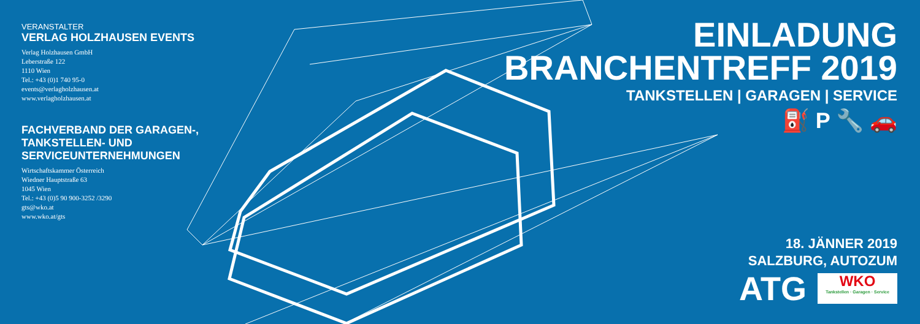VERANSTALTER
VERLAG HOLZHAUSEN EVENTS
Verlag Holzhausen GmbH
Leberstraße 122
1110 Wien
Tel.: +43 (0)1 740 95-0
events@verlagholzhausen.at
www.verlagholzhausen.at
FACHVERBAND DER GARAGEN-,
TANKSTELLEN- UND
SERVICEUNTERNEHMUNGEN
Wirtschaftskammer Österreich
Wiedner Hauptstraße 63
1045 Wien
Tel.: +43 (0)5 90 900-3252 /3290
gts@wko.at
www.wko.at/gts
EINLADUNG
BRANCHENTREFF 2019
TANKSTELLEN | GARAGEN | SERVICE
⛽ P 🔧 🚗
18. JÄNNER 2019
SALZBURG, AUTOZUM
ATG
WKO
Tankstellen · Garagen · Service